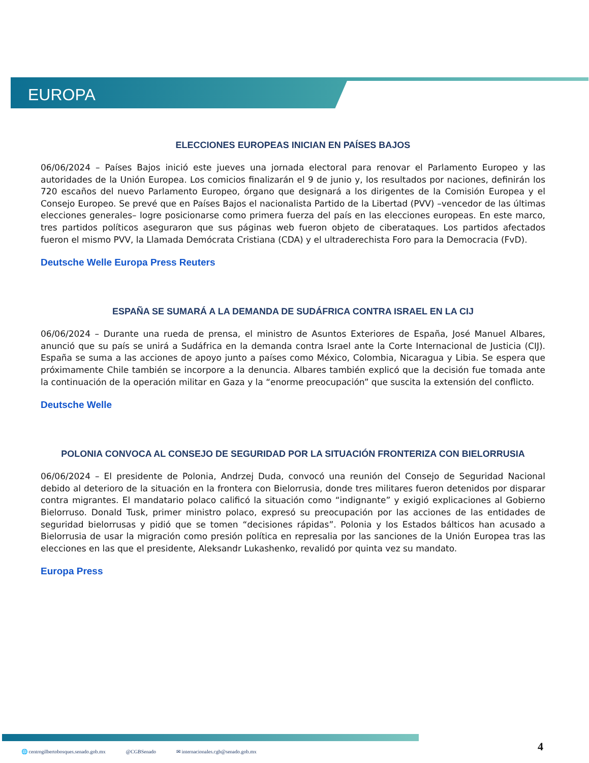EUROPA
ELECCIONES EUROPEAS INICIAN EN PAÍSES BAJOS
06/06/2024 – Países Bajos inició este jueves una jornada electoral para renovar el Parlamento Europeo y las autoridades de la Unión Europea. Los comicios finalizarán el 9 de junio y, los resultados por naciones, definirán los 720 escaños del nuevo Parlamento Europeo, órgano que designará a los dirigentes de la Comisión Europea y el Consejo Europeo. Se prevé que en Países Bajos el nacionalista Partido de la Libertad (PVV) –vencedor de las últimas elecciones generales– logre posicionarse como primera fuerza del país en las elecciones europeas. En este marco, tres partidos políticos aseguraron que sus páginas web fueron objeto de ciberataques. Los partidos afectados fueron el mismo PVV, la Llamada Demócrata Cristiana (CDA) y el ultraderechista Foro para la Democracia (FvD).
Deutsche Welle Europa Press Reuters
ESPAÑA SE SUMARÁ A LA DEMANDA DE SUDÁFRICA CONTRA ISRAEL EN LA CIJ
06/06/2024 – Durante una rueda de prensa, el ministro de Asuntos Exteriores de España, José Manuel Albares, anunció que su país se unirá a Sudáfrica en la demanda contra Israel ante la Corte Internacional de Justicia (CIJ). España se suma a las acciones de apoyo junto a países como México, Colombia, Nicaragua y Libia. Se espera que próximamente Chile también se incorpore a la denuncia. Albares también explicó que la decisión fue tomada ante la continuación de la operación militar en Gaza y la “enorme preocupación” que suscita la extensión del conflicto.
Deutsche Welle
POLONIA CONVOCA AL CONSEJO DE SEGURIDAD POR LA SITUACIÓN FRONTERIZA CON BIELORRUSIA
06/06/2024 – El presidente de Polonia, Andrzej Duda, convocó una reunión del Consejo de Seguridad Nacional debido al deterioro de la situación en la frontera con Bielorrusia, donde tres militares fueron detenidos por disparar contra migrantes. El mandatario polaco calificó la situación como “indignante” y exigió explicaciones al Gobierno Bielorruso. Donald Tusk, primer ministro polaco, expresó su preocupación por las acciones de las entidades de seguridad bielorrusas y pidió que se tomen “decisiones rápidas”. Polonia y los Estados bálticos han acusado a Bielorrusia de usar la migración como presión política en represalia por las sanciones de la Unión Europea tras las elecciones en las que el presidente, Aleksandr Lukashenko, revalidó por quinta vez su mandato.
Europa Press
4
🌐 centrogilbertobosques.senado.gob.mx @CGBSenado ✉ internacionales.cgb@senado.gob.mx